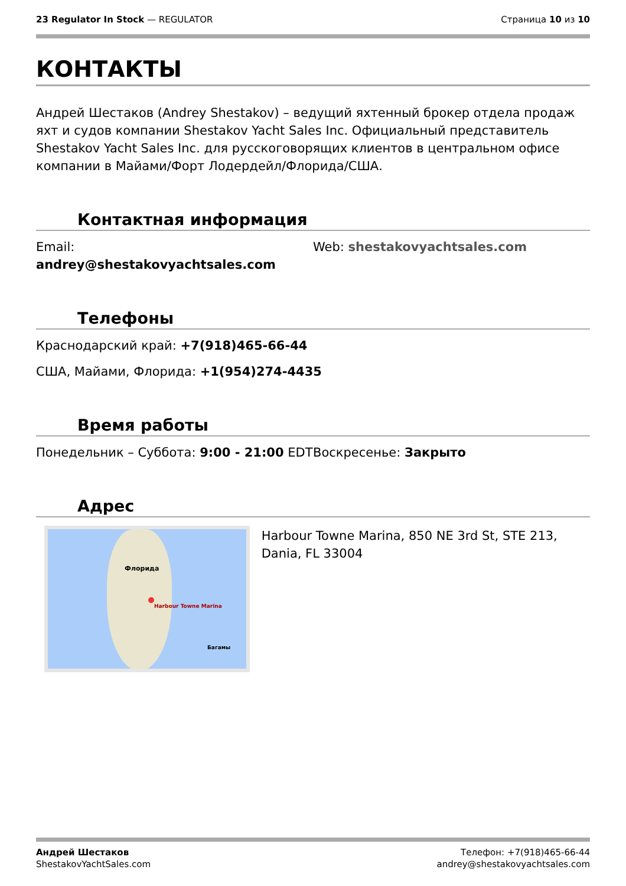23 Regulator In Stock — REGULATOR
Страница 10 из 10
КОНТАКТЫ
Андрей Шестаков (Andrey Shestakov) – ведущий яхтенный брокер отдела продаж яхт и судов компании Shestakov Yacht Sales Inc. Официальный представитель Shestakov Yacht Sales Inc. для русскоговорящих клиентов в центральном офисе компании в Майами/Форт Лодердейл/Флорида/США.
Контактная информация
Email:
andrey@shestakovyachtsales.com
Web: shestakovyachtsales.com
Телефоны
Краснодарский край: +7(918)465-66-44
США, Майами, Флорида: +1(954)274-4435
Время работы
Понедельник – Суббота: 9:00 - 21:00 EDT
Воскресенье: Закрыто
Адрес
Флорида
Harbour Towne Marina
Багамы
Harbour Towne Marina, 850 NE 3rd St, STE 213, Dania, FL 33004
Андрей Шестаков
ShestakovYachtSales.com
Телефон: +7(918)465-66-44
andrey@shestakovyachtsales.com